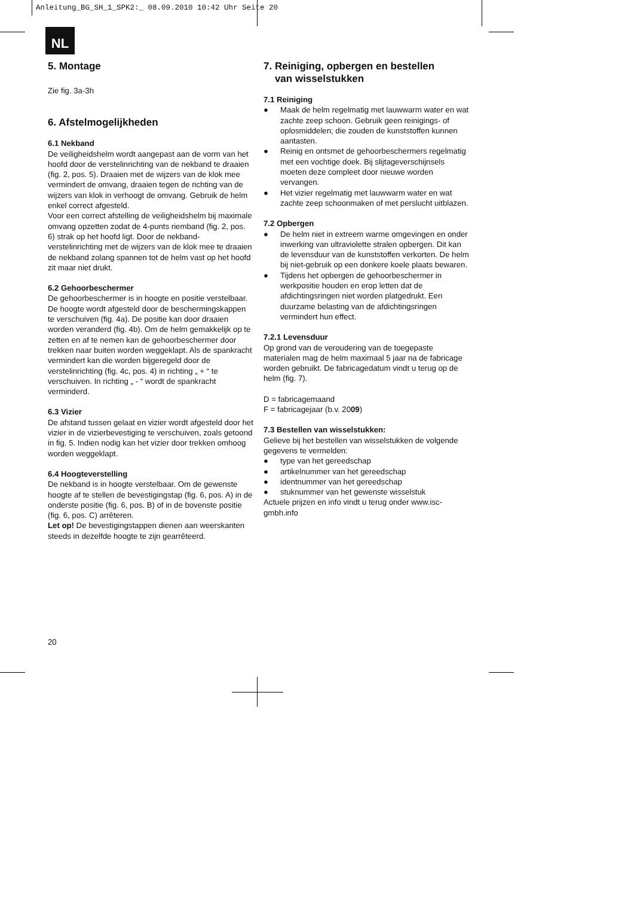Anleitung_BG_SH_1_SPK2:_ 08.09.2010 10:42 Uhr Seite 20
NL
5. Montage
Zie fig. 3a-3h
6. Afstelmogelijkheden
6.1 Nekband
De veiligheidshelm wordt aangepast aan de vorm van het hoofd door de verstelinrichting van de nekband te draaien (fig. 2, pos. 5). Draaien met de wijzers van de klok mee vermindert de omvang, draaien tegen de richting van de wijzers van klok in verhoogt de omvang. Gebruik de helm enkel correct afgesteld.
Voor een correct afstelling de veiligheidshelm bij maximale omvang opzetten zodat de 4-punts riemband (fig. 2, pos. 6) strak op het hoofd ligt. Door de nekband-verstelinrichting met de wijzers van de klok mee te draaien de nekband zolang spannen tot de helm vast op het hoofd zit maar niet drukt.
6.2 Gehoorbeschermer
De gehoorbeschermer is in hoogte en positie verstelbaar.
De hoogte wordt afgesteld door de beschermingskappen te verschuiven (fig. 4a). De positie kan door draaien worden veranderd (fig. 4b). Om de helm gemakkelijk op te zetten en af te nemen kan de gehoorbeschermer door trekken naar buiten worden weggeklapt. Als de spankracht vermindert kan die worden bijgeregeld door de verstelinrichting (fig. 4c, pos. 4) in richting „ + “ te verschuiven. In richting „ - “ wordt de spankracht verminderd.
6.3 Vizier
De afstand tussen gelaat en vizier wordt afgesteld door het vizier in de vizierbevestiging te verschuiven, zoals getoond in fig. 5. Indien nodig kan het vizier door trekken omhoog worden weggeklapt.
6.4 Hoogteverstelling
De nekband is in hoogte verstelbaar. Om de gewenste hoogte af te stellen de bevestigingstap (fig. 6, pos. A) in de onderste positie (fig. 6, pos. B) of in de bovenste positie (fig. 6, pos. C) arrêteren.
Let op! De bevestigingstappen dienen aan weerskanten steeds in dezelfde hoogte te zijn gearrêteerd.
7. Reiniging, opbergen en bestellen
van wisselstukken
7.1 Reiniging
● Maak de helm regelmatig met lauwwarm water en wat zachte zeep schoon. Gebruik geen reinigings- of oplosmiddelen; die zouden de kunststoffen kunnen aantasten.
● Reinig en ontsmet de gehoorbeschermers regelmatig met een vochtige doek. Bij slijtageverschijnsels moeten deze compleet door nieuwe worden vervangen.
● Het vizier regelmatig met lauwwarm water en wat zachte zeep schoonmaken of met perslucht uitblazen.
7.2 Opbergen
● De helm niet in extreem warme omgevingen en onder inwerking van ultraviolette stralen opbergen. Dit kan de levensduur van de kunststoffen verkorten. De helm bij niet-gebruik op een donkere koele plaats bewaren.
● Tijdens het opbergen de gehoorbeschermer in werkpositie houden en erop letten dat de afdichtingsringen niet worden platgedrukt. Een duurzame belasting van de afdichtingsringen vermindert hun effect.
7.2.1 Levensduur
Op grond van de veroudering van de toegepaste materialen mag de helm maximaal 5 jaar na de fabricage worden gebruikt. De fabricagedatum vindt u terug op de helm (fig. 7).
D = fabricagemaand
F = fabricagejaar (b.v. 2009)
7.3 Bestellen van wisselstukken:
Gelieve bij het bestellen van wisselstukken de volgende gegevens te vermelden:
● type van het gereedschap
● artikelnummer van het gereedschap
● identnummer van het gereedschap
● stuknummer van het gewenste wisselstuk
Actuele prijzen en info vindt u terug onder www.isc-gmbh.info
20